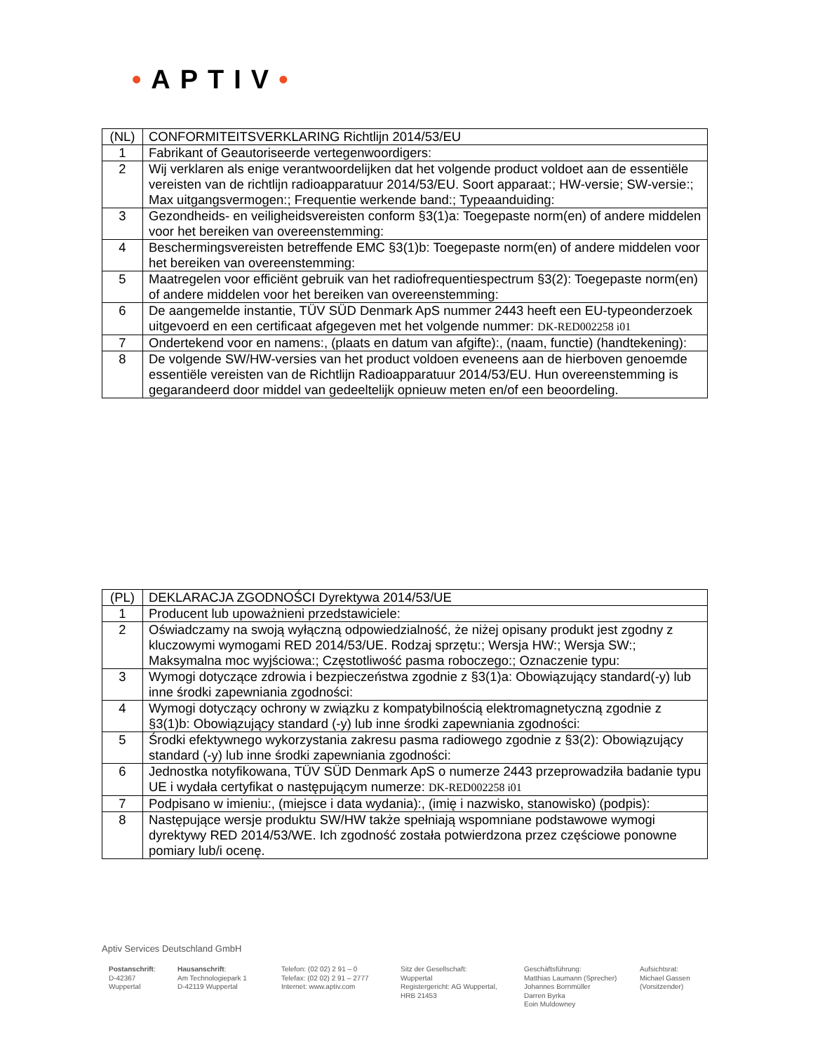•APTIV•
| (NL) | CONFORMITEITSVERKLARING Richtlijn 2014/53/EU |
| 1 | Fabrikant of Geautoriseerde vertegenwoordigers: |
| 2 | Wij verklaren als enige verantwoordelijken dat het volgende product voldoet aan de essentiële vereisten van de richtlijn radioapparatuur 2014/53/EU. Soort apparaat:; HW-versie; SW-versie:; Max uitgangsvermogen:; Frequentie werkende band:; Typeaanduiding: |
| 3 | Gezondheids- en veiligheidsvereisten conform §3(1)a: Toegepaste norm(en) of andere middelen voor het bereiken van overeenstemming: |
| 4 | Beschermingsvereisten betreffende EMC §3(1)b: Toegepaste norm(en) of andere middelen voor het bereiken van overeenstemming: |
| 5 | Maatregelen voor efficiënt gebruik van het radiofrequentiespectrum §3(2): Toegepaste norm(en) of andere middelen voor het bereiken van overeenstemming: |
| 6 | De aangemelde instantie, TÜV SÜD Denmark ApS nummer 2443 heeft een EU-typeonderzoek uitgevoerd en een certificaat afgegeven met het volgende nummer: DK-RED002258 i01 |
| 7 | Ondertekend voor en namens:, (plaats en datum van afgifte):, (naam, functie) (handtekening): |
| 8 | De volgende SW/HW-versies van het product voldoen eveneens aan de hierboven genoemde essentiële vereisten van de Richtlijn Radioapparatuur 2014/53/EU. Hun overeenstemming is gegarandeerd door middel van gedeeltelijk opnieuw meten en/of een beoordeling. |
| (PL) | DEKLARACJA ZGODNOŚCI Dyrektywa 2014/53/UE |
| 1 | Producent lub upoważnieni przedstawiciele: |
| 2 | Oświadczamy na swoją wyłączną odpowiedzialność, że niżej opisany produkt jest zgodny z kluczowymi wymogami RED 2014/53/UE. Rodzaj sprzętu:; Wersja HW:; Wersja SW:; Maksymalna moc wyjściowa:; Częstotliwość pasma roboczego:; Oznaczenie typu: |
| 3 | Wymogi dotyczące zdrowia i bezpieczeństwa zgodnie z §3(1)a: Obowiązujący standard(-y) lub inne środki zapewniania zgodności: |
| 4 | Wymogi dotyczący ochrony w związku z kompatybilnością elektromagnetyczną zgodnie z §3(1)b: Obowiązujący standard (-y) lub inne środki zapewniania zgodności: |
| 5 | Środki efektywnego wykorzystania zakresu pasma radiowego zgodnie z §3(2): Obowiązujący standard (-y) lub inne środki zapewniania zgodności: |
| 6 | Jednostka notyfikowana, TÜV SÜD Denmark ApS o numerze 2443 przeprowadziła badanie typu UE i wydała certyfikat o następującym numerze: DK-RED002258 i01 |
| 7 | Podpisano w imieniu:, (miejsce i data wydania):, (imię i nazwisko, stanowisko) (podpis): |
| 8 | Następujące wersje produktu SW/HW także spełniają wspomniane podstawowe wymogi dyrektywy RED 2014/53/WE. Ich zgodność została potwierdzona przez częściowe ponowne pomiary lub/i ocenę. |
Aptiv Services Deutschland GmbH
Postanschrift:
D-42367
Wuppertal
Hausanschrift:
Am Technologiepark 1
D-42119 Wuppertal
Telefon: (02 02) 2 91 – 0
Telefax: (02 02) 2 91 – 2777
Internet: www.aptiv.com
Sitz der Gesellschaft:
Wuppertal
Registergericht: AG Wuppertal,
HRB 21453
Geschäftsführung:
Matthias Laumann (Sprecher)
Johannes Bornmüller
Darren Byrka
Eoin Muldowney
Aufsichtsrat:
Michael Gassen
(Vorsitzender)